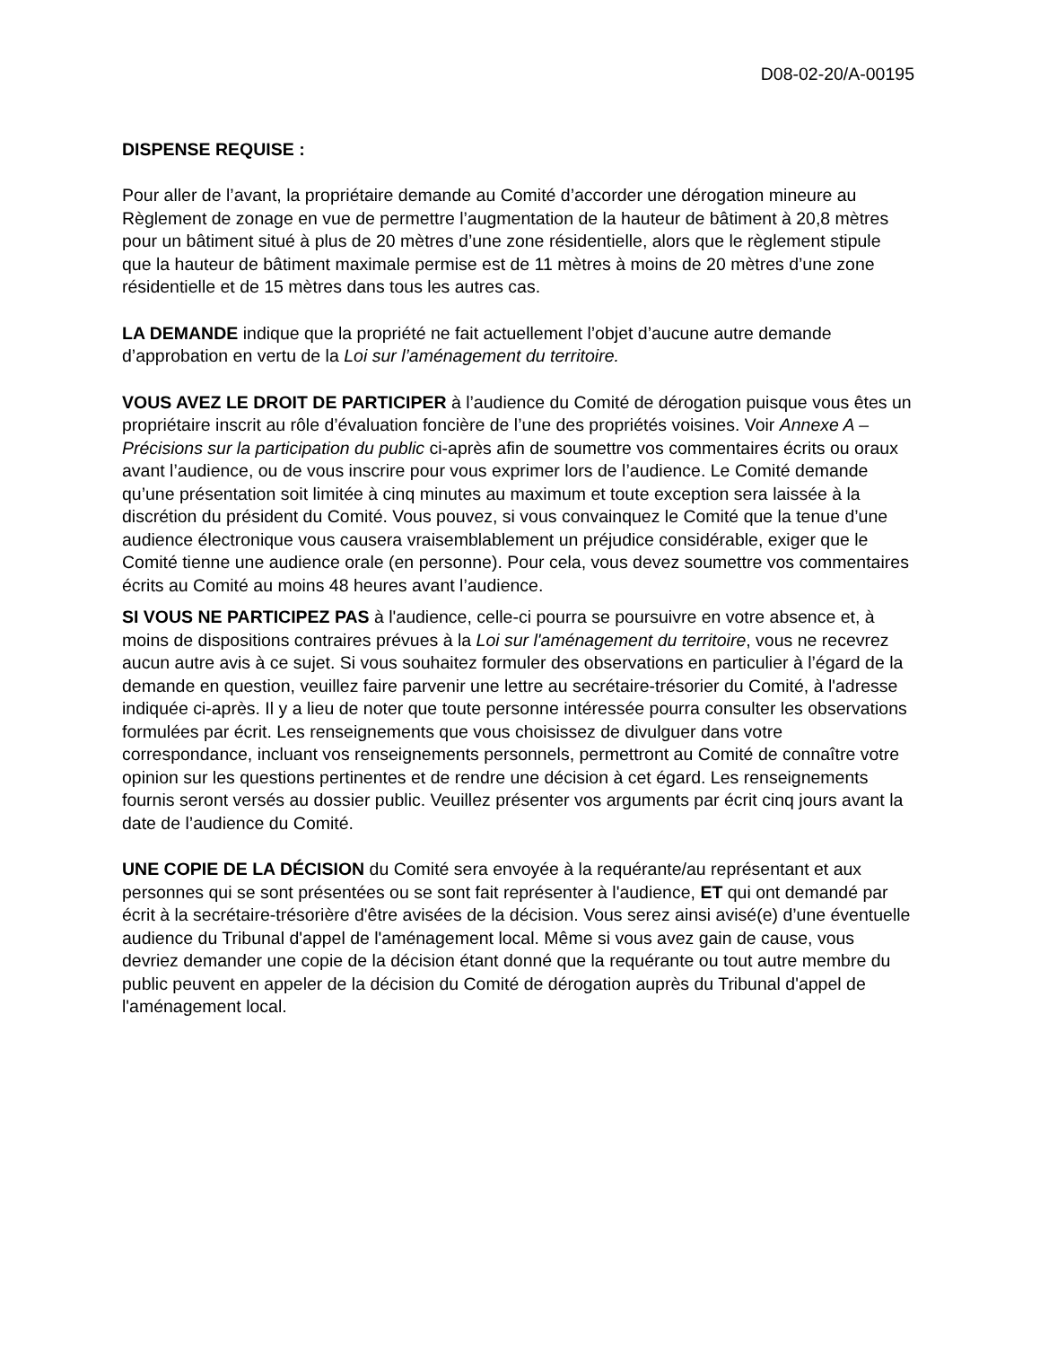D08-02-20/A-00195
DISPENSE REQUISE :
Pour aller de l’avant, la propriétaire demande au Comité d’accorder une dérogation mineure au Règlement de zonage en vue de permettre l’augmentation de la hauteur de bâtiment à 20,8 mètres pour un bâtiment situé à plus de 20 mètres d’une zone résidentielle, alors que le règlement stipule que la hauteur de bâtiment maximale permise est de 11 mètres à moins de 20 mètres d’une zone résidentielle et de 15 mètres dans tous les autres cas.
LA DEMANDE indique que la propriété ne fait actuellement l’objet d’aucune autre demande d’approbation en vertu de la Loi sur l’aménagement du territoire.
VOUS AVEZ LE DROIT DE PARTICIPER à l’audience du Comité de dérogation puisque vous êtes un propriétaire inscrit au rôle d’évaluation foncière de l’une des propriétés voisines. Voir Annexe A – Précisions sur la participation du public ci-après afin de soumettre vos commentaires écrits ou oraux avant l’audience, ou de vous inscrire pour vous exprimer lors de l’audience. Le Comité demande qu’une présentation soit limitée à cinq minutes au maximum et toute exception sera laissée à la discrétion du président du Comité. Vous pouvez, si vous convainquez le Comité que la tenue d’une audience électronique vous causera vraisemblablement un préjudice considérable, exiger que le Comité tienne une audience orale (en personne). Pour cela, vous devez soumettre vos commentaires écrits au Comité au moins 48 heures avant l’audience.
SI VOUS NE PARTICIPEZ PAS à l'audience, celle-ci pourra se poursuivre en votre absence et, à moins de dispositions contraires prévues à la Loi sur l'aménagement du territoire, vous ne recevrez aucun autre avis à ce sujet. Si vous souhaitez formuler des observations en particulier à l’égard de la demande en question, veuillez faire parvenir une lettre au secrétaire-trésorier du Comité, à l'adresse indiquée ci-après. Il y a lieu de noter que toute personne intéressée pourra consulter les observations formulées par écrit. Les renseignements que vous choisissez de divulguer dans votre correspondance, incluant vos renseignements personnels, permettront au Comité de connaître votre opinion sur les questions pertinentes et de rendre une décision à cet égard. Les renseignements fournis seront versés au dossier public. Veuillez présenter vos arguments par écrit cinq jours avant la date de l’audience du Comité.
UNE COPIE DE LA DÉCISION du Comité sera envoyée à la requérante/au représentant et aux personnes qui se sont présentées ou se sont fait représenter à l'audience, ET qui ont demandé par écrit à la secrétaire-trésorière d'être avisées de la décision. Vous serez ainsi avisé(e) d’une éventuelle audience du Tribunal d'appel de l'aménagement local. Même si vous avez gain de cause, vous devriez demander une copie de la décision étant donné que la requérante ou tout autre membre du public peuvent en appeler de la décision du Comité de dérogation auprès du Tribunal d'appel de l'aménagement local.